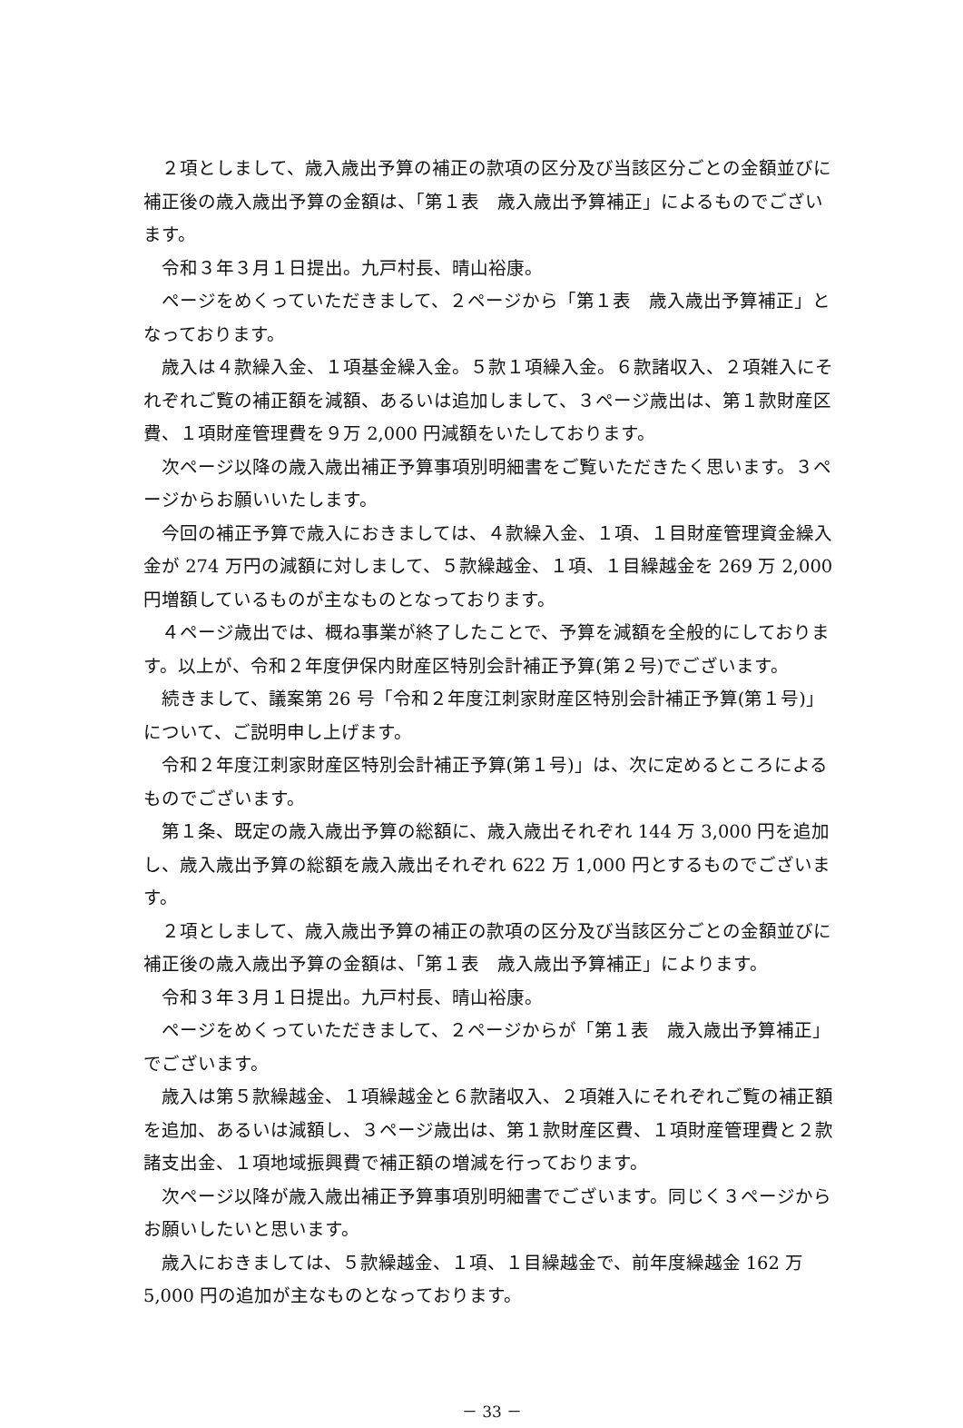２項としまして、歳入歳出予算の補正の款項の区分及び当該区分ごとの金額並びに補正後の歳入歳出予算の金額は、「第１表　歳入歳出予算補正」によるものでございます。
令和３年３月１日提出。九戸村長、晴山裕康。
ページをめくっていただきまして、２ページから「第１表　歳入歳出予算補正」となっております。
歳入は４款繰入金、１項基金繰入金。５款１項繰入金。６款諸収入、２項雑入にそれぞれご覧の補正額を減額、あるいは追加しまして、３ページ歳出は、第１款財産区費、１項財産管理費を９万 2,000 円減額をいたしております。
次ページ以降の歳入歳出補正予算事項別明細書をご覧いただきたく思います。３ページからお願いいたします。
今回の補正予算で歳入におきましては、４款繰入金、１項、１目財産管理資金繰入金が 274 万円の減額に対しまして、５款繰越金、１項、１目繰越金を 269 万 2,000 円増額しているものが主なものとなっております。
４ページ歳出では、概ね事業が終了したことで、予算を減額を全般的にしております。以上が、令和２年度伊保内財産区特別会計補正予算(第２号)でございます。
続きまして、議案第 26 号「令和２年度江刺家財産区特別会計補正予算(第１号)」について、ご説明申し上げます。
令和２年度江刺家財産区特別会計補正予算(第１号)」は、次に定めるところによるものでございます。
第１条、既定の歳入歳出予算の総額に、歳入歳出それぞれ 144 万 3,000 円を追加し、歳入歳出予算の総額を歳入歳出それぞれ 622 万 1,000 円とするものでございます。
２項としまして、歳入歳出予算の補正の款項の区分及び当該区分ごとの金額並びに補正後の歳入歳出予算の金額は、「第１表　歳入歳出予算補正」によります。
令和３年３月１日提出。九戸村長、晴山裕康。
ページをめくっていただきまして、２ページからが「第１表　歳入歳出予算補正」でございます。
歳入は第５款繰越金、１項繰越金と６款諸収入、２項雑入にそれぞれご覧の補正額を追加、あるいは減額し、３ページ歳出は、第１款財産区費、１項財産管理費と２款諸支出金、１項地域振興費で補正額の増減を行っております。
次ページ以降が歳入歳出補正予算事項別明細書でございます。同じく３ページからお願いしたいと思います。
歳入におきましては、５款繰越金、１項、１目繰越金で、前年度繰越金 162 万 5,000 円の追加が主なものとなっております。
－ 33 －